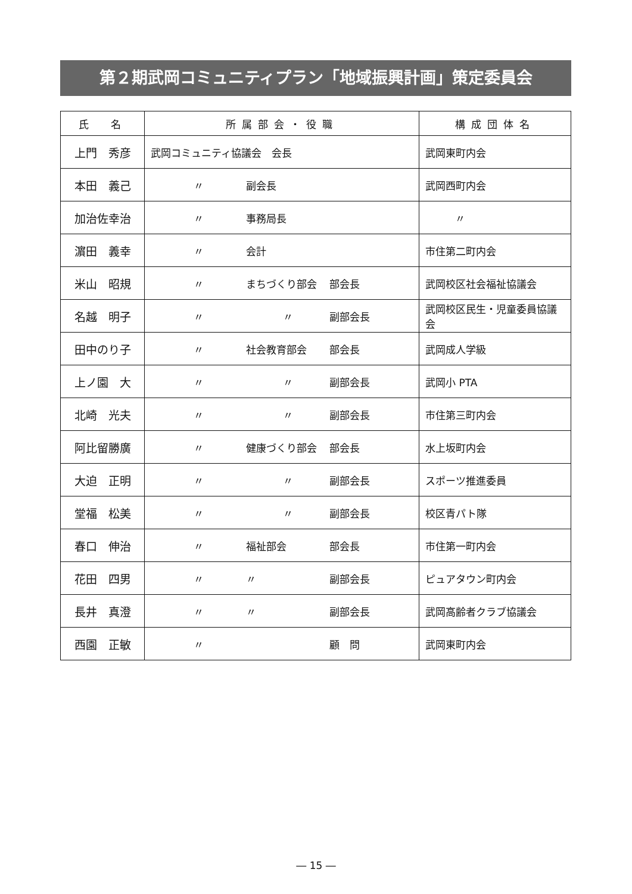第２期武岡コミュニティプラン「地域振興計画」策定委員会
| 氏 名 | 所属部会・役職 | 構成団体名 |
| --- | --- | --- |
| 上門 秀彦 | 武岡コミュニティ協議会 会長 | 武岡東町内会 |
| 本田 義己 | 〃 副会長 | 武岡西町内会 |
| 加治佐幸治 | 〃 事務局長 | 〃 |
| 濵田 義幸 | 〃 会計 | 市住第二町内会 |
| 米山 昭規 | 〃 まちづくり部会 部会長 | 武岡校区社会福祉協議会 |
| 名越 明子 | 〃 〃 副部会長 | 武岡校区民生・児童委員協議会 |
| 田中のり子 | 〃 社会教育部会 部会長 | 武岡成人学級 |
| 上ノ園 大 | 〃 〃 副部会長 | 武岡小 PTA |
| 北崎 光夫 | 〃 〃 副部会長 | 市住第三町内会 |
| 阿比留勝廣 | 〃 健康づくり部会 部会長 | 水上坂町内会 |
| 大迫 正明 | 〃 〃 副部会長 | スポーツ推進委員 |
| 堂福 松美 | 〃 〃 副部会長 | 校区青パト隊 |
| 春口 伸治 | 〃 福祉部会 部会長 | 市住第一町内会 |
| 花田 四男 | 〃 〃 副部会長 | ピュアタウン町内会 |
| 長井 真澄 | 〃 〃 副部会長 | 武岡高齢者クラブ協議会 |
| 西園 正敏 | 〃 顧 問 | 武岡東町内会 |
― 15 ―